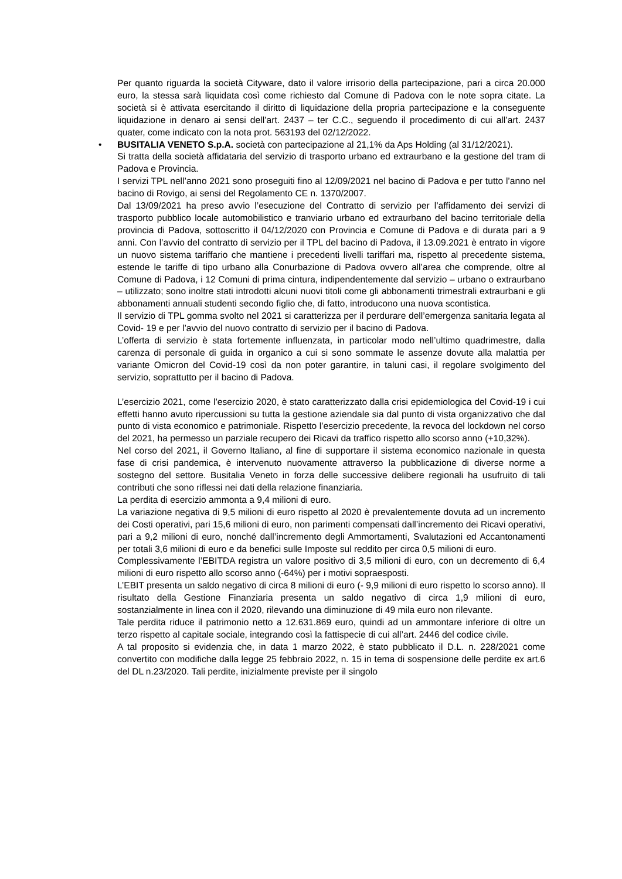Per quanto riguarda la società Cityware, dato il valore irrisorio della partecipazione, pari a circa 20.000 euro, la stessa sarà liquidata così come richiesto dal Comune di Padova con le note sopra citate. La società si è attivata esercitando il diritto di liquidazione della propria partecipazione e la conseguente liquidazione in denaro ai sensi dell’art. 2437 – ter C.C., seguendo il procedimento di cui all’art. 2437 quater, come indicato con la nota prot. 563193 del 02/12/2022.
• BUSITALIA VENETO S.p.A. società con partecipazione al 21,1% da Aps Holding (al 31/12/2021).
Si tratta della società affidataria del servizio di trasporto urbano ed extraurbano e la gestione del tram di Padova e Provincia.
I servizi TPL nell’anno 2021 sono proseguiti fino al 12/09/2021 nel bacino di Padova e per tutto l’anno nel bacino di Rovigo, ai sensi del Regolamento CE n. 1370/2007.
Dal 13/09/2021 ha preso avvio l’esecuzione del Contratto di servizio per l’affidamento dei servizi di trasporto pubblico locale automobilistico e tranviario urbano ed extraurbano del bacino territoriale della provincia di Padova, sottoscritto il 04/12/2020 con Provincia e Comune di Padova e di durata pari a 9 anni. Con l’avvio del contratto di servizio per il TPL del bacino di Padova, il 13.09.2021 è entrato in vigore un nuovo sistema tariffario che mantiene i precedenti livelli tariffari ma, rispetto al precedente sistema, estende le tariffe di tipo urbano alla Conurbazione di Padova ovvero all’area che comprende, oltre al Comune di Padova, i 12 Comuni di prima cintura, indipendentemente dal servizio – urbano o extraurbano – utilizzato; sono inoltre stati introdotti alcuni nuovi titoli come gli abbonamenti trimestrali extraurbani e gli abbonamenti annuali studenti secondo figlio che, di fatto, introducono una nuova scontistica.
Il servizio di TPL gomma svolto nel 2021 si caratterizza per il perdurare dell’emergenza sanitaria legata al Covid- 19 e per l’avvio del nuovo contratto di servizio per il bacino di Padova.
L’offerta di servizio è stata fortemente influenzata, in particolar modo nell’ultimo quadrimestre, dalla carenza di personale di guida in organico a cui si sono sommate le assenze dovute alla malattia per variante Omicron del Covid-19 così da non poter garantire, in taluni casi, il regolare svolgimento del servizio, soprattutto per il bacino di Padova.
L’esercizio 2021, come l’esercizio 2020, è stato caratterizzato dalla crisi epidemiologica del Covid-19 i cui effetti hanno avuto ripercussioni su tutta la gestione aziendale sia dal punto di vista organizzativo che dal punto di vista economico e patrimoniale. Rispetto l’esercizio precedente, la revoca del lockdown nel corso del 2021, ha permesso un parziale recupero dei Ricavi da traffico rispetto allo scorso anno (+10,32%).
Nel corso del 2021, il Governo Italiano, al fine di supportare il sistema economico nazionale in questa fase di crisi pandemica, è intervenuto nuovamente attraverso la pubblicazione di diverse norme a sostegno del settore. Busitalia Veneto in forza delle successive delibere regionali ha usufruito di tali contributi che sono riflessi nei dati della relazione finanziaria.
La perdita di esercizio ammonta a 9,4 milioni di euro.
La variazione negativa di 9,5 milioni di euro rispetto al 2020 è prevalentemente dovuta ad un incremento dei Costi operativi, pari 15,6 milioni di euro, non parimenti compensati dall’incremento dei Ricavi operativi, pari a 9,2 milioni di euro, nonché dall’incremento degli Ammortamenti, Svalutazioni ed Accantonamenti per totali 3,6 milioni di euro e da benefici sulle Imposte sul reddito per circa 0,5 milioni di euro.
Complessivamente l’EBITDA registra un valore positivo di 3,5 milioni di euro, con un decremento di 6,4 milioni di euro rispetto allo scorso anno (-64%) per i motivi sopraesposti.
L’EBIT presenta un saldo negativo di circa 8 milioni di euro (- 9,9 milioni di euro rispetto lo scorso anno). Il risultato della Gestione Finanziaria presenta un saldo negativo di circa 1,9 milioni di euro, sostanzialmente in linea con il 2020, rilevando una diminuzione di 49 mila euro non rilevante.
Tale perdita riduce il patrimonio netto a 12.631.869 euro, quindi ad un ammontare inferiore di oltre un terzo rispetto al capitale sociale, integrando così la fattispecie di cui all’art. 2446 del codice civile.
A tal proposito si evidenzia che, in data 1 marzo 2022, è stato pubblicato il D.L. n. 228/2021 come convertito con modifiche dalla legge 25 febbraio 2022, n. 15 in tema di sospensione delle perdite ex art.6 del DL n.23/2020. Tali perdite, inizialmente previste per il singolo